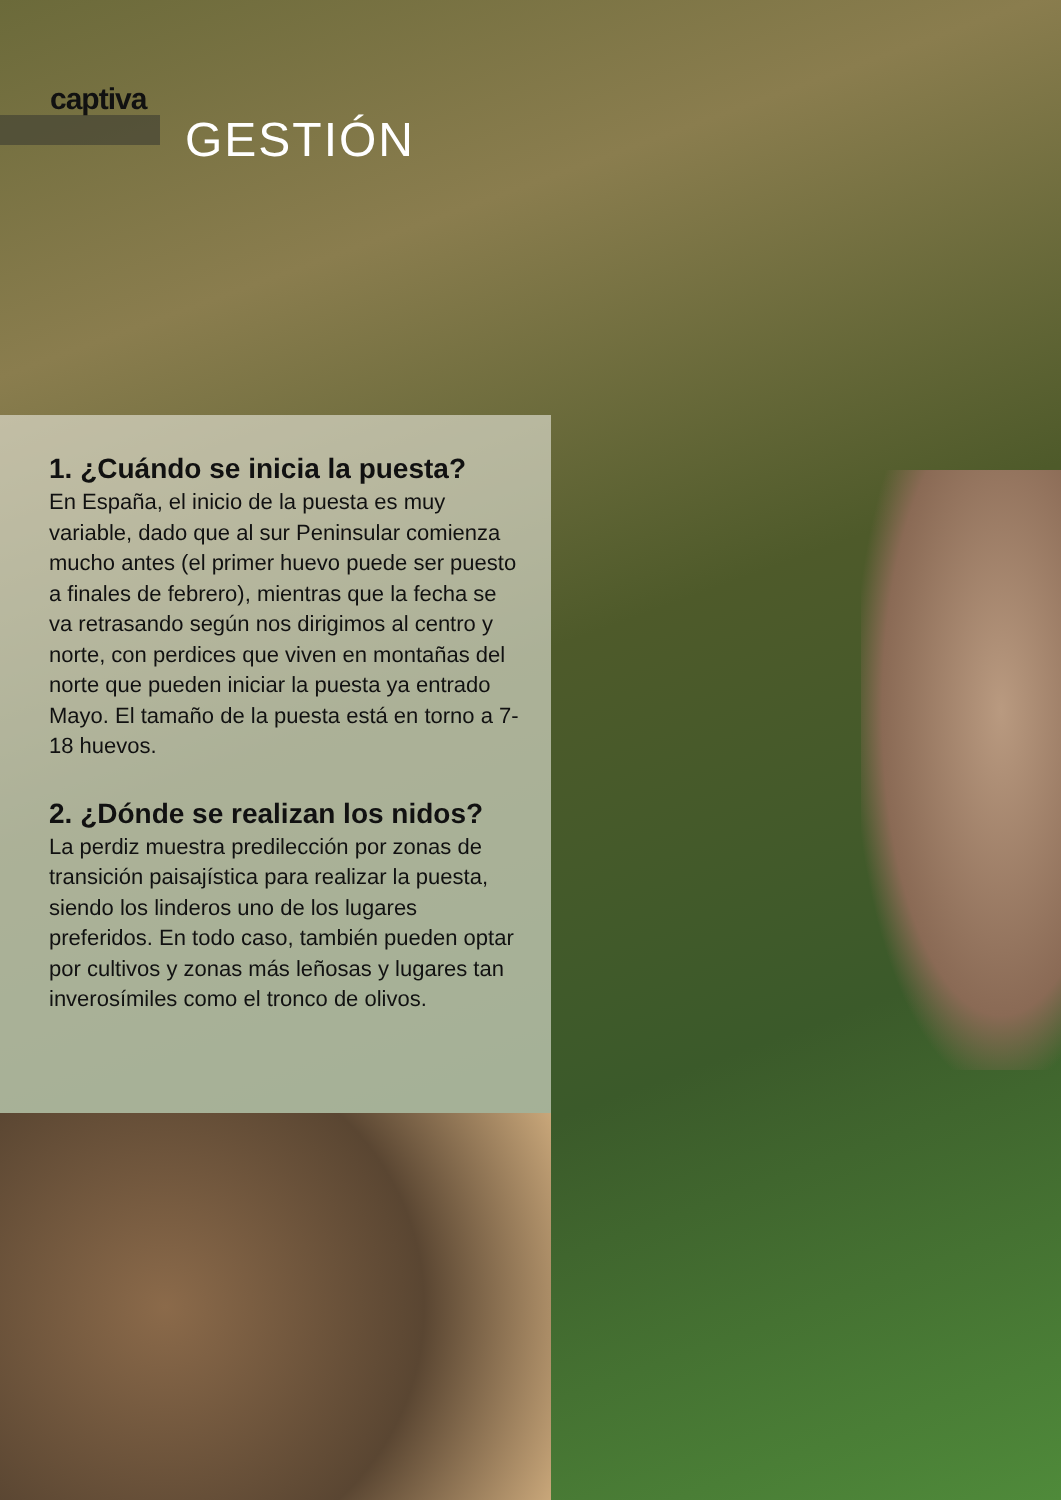captiva
GESTIÓN
1. ¿Cuándo se inicia la puesta?
En España, el inicio de la puesta es muy variable, dado que al sur Peninsular comienza mucho antes (el primer huevo puede ser puesto a finales de febrero), mientras que la fecha se va retrasando según nos dirigimos al centro y norte, con perdices que viven en montañas del norte que pueden iniciar la puesta ya entrado Mayo. El tamaño de la puesta está en torno a 7-18 huevos.
2. ¿Dónde se realizan los nidos?
La perdiz muestra predilección por zonas de transición paisajística para realizar la puesta, siendo los linderos uno de los lugares preferidos. En todo caso, también pueden optar por cultivos y zonas más leñosas y lugares tan inverosímiles como el tronco de olivos.